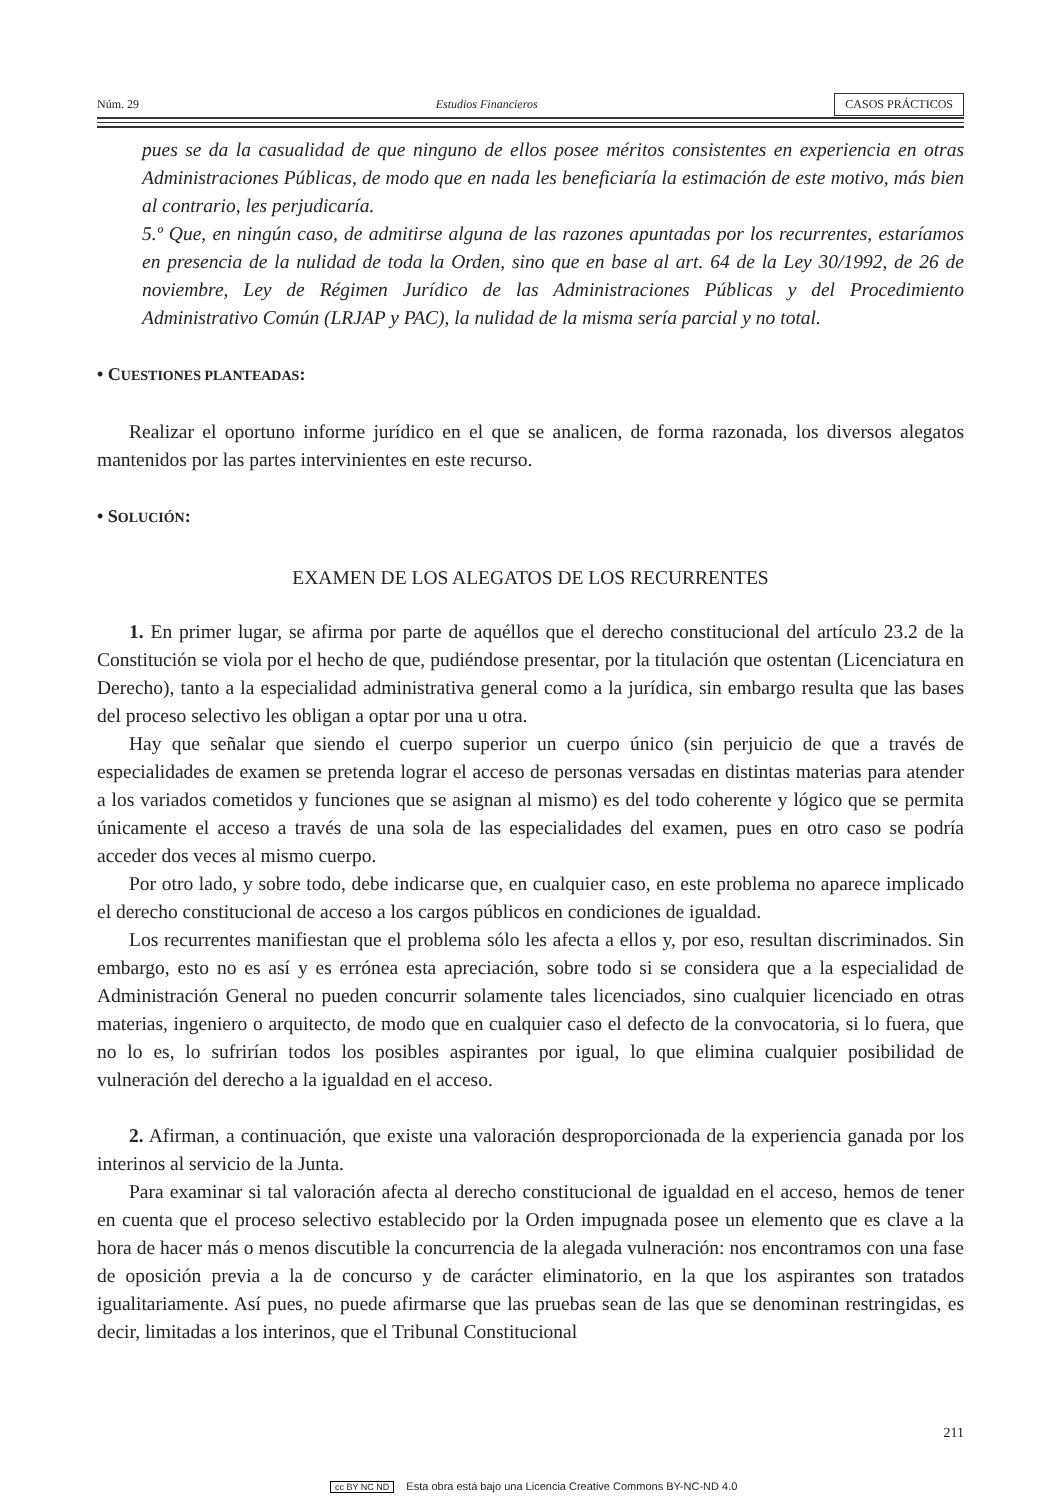Núm. 29 Estudios Financieros CASOS PRÁCTICOS
pues se da la casualidad de que ninguno de ellos posee méritos consistentes en experiencia en otras Administraciones Públicas, de modo que en nada les beneficiaría la estimación de este motivo, más bien al contrario, les perjudicaría.
5.º Que, en ningún caso, de admitirse alguna de las razones apuntadas por los recurrentes, estaríamos en presencia de la nulidad de toda la Orden, sino que en base al art. 64 de la Ley 30/1992, de 26 de noviembre, Ley de Régimen Jurídico de las Administraciones Públicas y del Procedimiento Administrativo Común (LRJAP y PAC), la nulidad de la misma sería parcial y no total.
• CUESTIONES PLANTEADAS:
Realizar el oportuno informe jurídico en el que se analicen, de forma razonada, los diversos alegatos mantenidos por las partes intervinientes en este recurso.
• SOLUCIÓN:
EXAMEN DE LOS ALEGATOS DE LOS RECURRENTES
1. En primer lugar, se afirma por parte de aquéllos que el derecho constitucional del artículo 23.2 de la Constitución se viola por el hecho de que, pudiéndose presentar, por la titulación que ostentan (Licenciatura en Derecho), tanto a la especialidad administrativa general como a la jurídica, sin embargo resulta que las bases del proceso selectivo les obligan a optar por una u otra.
Hay que señalar que siendo el cuerpo superior un cuerpo único (sin perjuicio de que a través de especialidades de examen se pretenda lograr el acceso de personas versadas en distintas materias para atender a los variados cometidos y funciones que se asignan al mismo) es del todo coherente y lógico que se permita únicamente el acceso a través de una sola de las especialidades del examen, pues en otro caso se podría acceder dos veces al mismo cuerpo.
Por otro lado, y sobre todo, debe indicarse que, en cualquier caso, en este problema no aparece implicado el derecho constitucional de acceso a los cargos públicos en condiciones de igualdad.
Los recurrentes manifiestan que el problema sólo les afecta a ellos y, por eso, resultan discriminados. Sin embargo, esto no es así y es errónea esta apreciación, sobre todo si se considera que a la especialidad de Administración General no pueden concurrir solamente tales licenciados, sino cualquier licenciado en otras materias, ingeniero o arquitecto, de modo que en cualquier caso el defecto de la convocatoria, si lo fuera, que no lo es, lo sufrirían todos los posibles aspirantes por igual, lo que elimina cualquier posibilidad de vulneración del derecho a la igualdad en el acceso.
2. Afirman, a continuación, que existe una valoración desproporcionada de la experiencia ganada por los interinos al servicio de la Junta.
Para examinar si tal valoración afecta al derecho constitucional de igualdad en el acceso, hemos de tener en cuenta que el proceso selectivo establecido por la Orden impugnada posee un elemento que es clave a la hora de hacer más o menos discutible la concurrencia de la alegada vulneración: nos encontramos con una fase de oposición previa a la de concurso y de carácter eliminatorio, en la que los aspirantes son tratados igualitariamente. Así pues, no puede afirmarse que las pruebas sean de las que se denominan restringidas, es decir, limitadas a los interinos, que el Tribunal Constitucional
211
cc BY NC ND Esta obra está bajo una Licencia Creative Commons BY-NC-ND 4.0